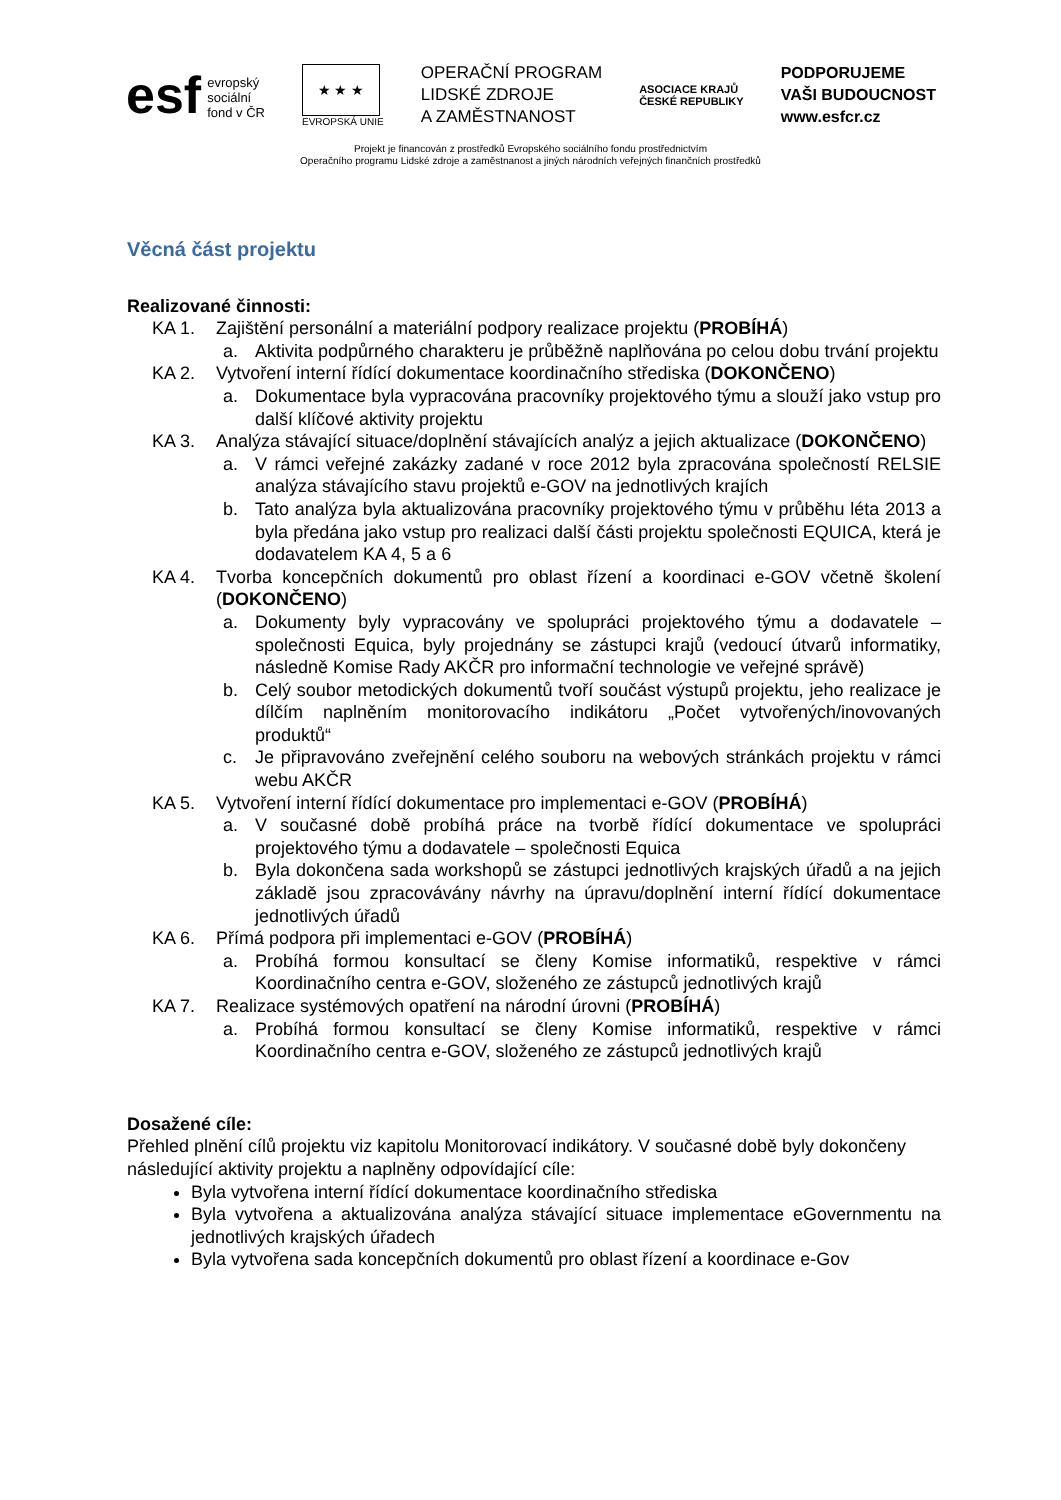esf evropský
sociální
fond v ČR
★ ★ ★
EVROPSKÁ UNIE
OPERAČNÍ PROGRAM
LIDSKÉ ZDROJE
A ZAMĚSTNANOST
ASOCIACE KRAJŮ
ČESKÉ REPUBLIKY
PODPORUJEME
VAŠI BUDOUCNOST
www.esfcr.cz
Projekt je financován z prostředků Evropského sociálního fondu prostřednictvím
Operačního programu Lidské zdroje a zaměstnanost a jiných národních veřejných finančních prostředků
Věcná část projektu
Realizované činnosti:
KA 1. Zajištění personální a materiální podpory realizace projektu (PROBÍHÁ)
a. Aktivita podpůrného charakteru je průběžně naplňována po celou dobu trvání projektu
KA 2. Vytvoření interní řídící dokumentace koordinačního střediska (DOKONČENO)
a. Dokumentace byla vypracována pracovníky projektového týmu a slouží jako vstup pro další klíčové aktivity projektu
KA 3. Analýza stávající situace/doplnění stávajících analýz a jejich aktualizace (DOKONČENO)
a. V rámci veřejné zakázky zadané v roce 2012 byla zpracována společností RELSIE analýza stávajícího stavu projektů e-GOV na jednotlivých krajích
b. Tato analýza byla aktualizována pracovníky projektového týmu v průběhu léta 2013 a byla předána jako vstup pro realizaci další části projektu společnosti EQUICA, která je dodavatelem KA 4, 5 a 6
KA 4. Tvorba koncepčních dokumentů pro oblast řízení a koordinaci e-GOV včetně školení (DOKONČENO)
a. Dokumenty byly vypracovány ve spolupráci projektového týmu a dodavatele – společnosti Equica, byly projednány se zástupci krajů (vedoucí útvarů informatiky, následně Komise Rady AKČR pro informační technologie ve veřejné správě)
b. Celý soubor metodických dokumentů tvoří součást výstupů projektu, jeho realizace je dílčím naplněním monitorovacího indikátoru „Počet vytvořených/inovovaných produktů“
c. Je připravováno zveřejnění celého souboru na webových stránkách projektu v rámci webu AKČR
KA 5. Vytvoření interní řídící dokumentace pro implementaci e-GOV (PROBÍHÁ)
a. V současné době probíhá práce na tvorbě řídící dokumentace ve spolupráci projektového týmu a dodavatele – společnosti Equica
b. Byla dokončena sada workshopů se zástupci jednotlivých krajských úřadů a na jejich základě jsou zpracovávány návrhy na úpravu/doplnění interní řídící dokumentace jednotlivých úřadů
KA 6. Přímá podpora při implementaci e-GOV (PROBÍHÁ)
a. Probíhá formou konsultací se členy Komise informatiků, respektive v rámci Koordinačního centra e-GOV, složeného ze zástupců jednotlivých krajů
KA 7. Realizace systémových opatření na národní úrovni (PROBÍHÁ)
a. Probíhá formou konsultací se členy Komise informatiků, respektive v rámci Koordinačního centra e-GOV, složeného ze zástupců jednotlivých krajů
Dosažené cíle:
Přehled plnění cílů projektu viz kapitolu Monitorovací indikátory. V současné době byly dokončeny následující aktivity projektu a naplněny odpovídající cíle:
Byla vytvořena interní řídící dokumentace koordinačního střediska
Byla vytvořena a aktualizována analýza stávající situace implementace eGovernmentu na jednotlivých krajských úřadech
Byla vytvořena sada koncepčních dokumentů pro oblast řízení a koordinace e-Gov